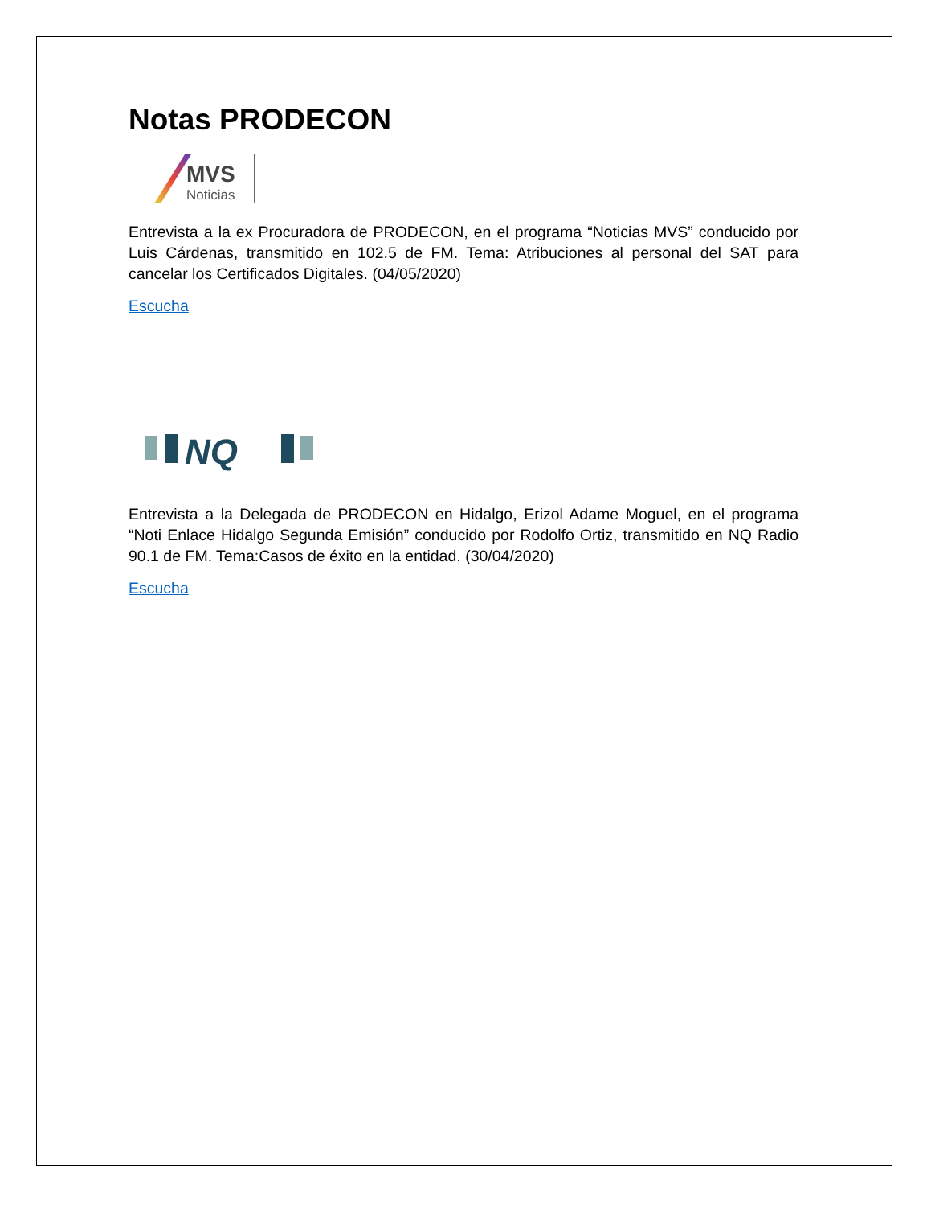Notas PRODECON
MVS
Noticias
Entrevista a la ex Procuradora de PRODECON, en el programa “Noticias MVS” conducido por Luis Cárdenas, transmitido en 102.5 de FM. Tema: Atribuciones al personal del SAT para cancelar los Certificados Digitales. (04/05/2020)
Escucha
NQ
Entrevista a la Delegada de PRODECON en Hidalgo, Erizol Adame Moguel, en el programa “Noti Enlace Hidalgo Segunda Emisión” conducido por Rodolfo Ortiz, transmitido en NQ Radio 90.1 de FM. Tema:Casos de éxito en la entidad. (30/04/2020)
Escucha